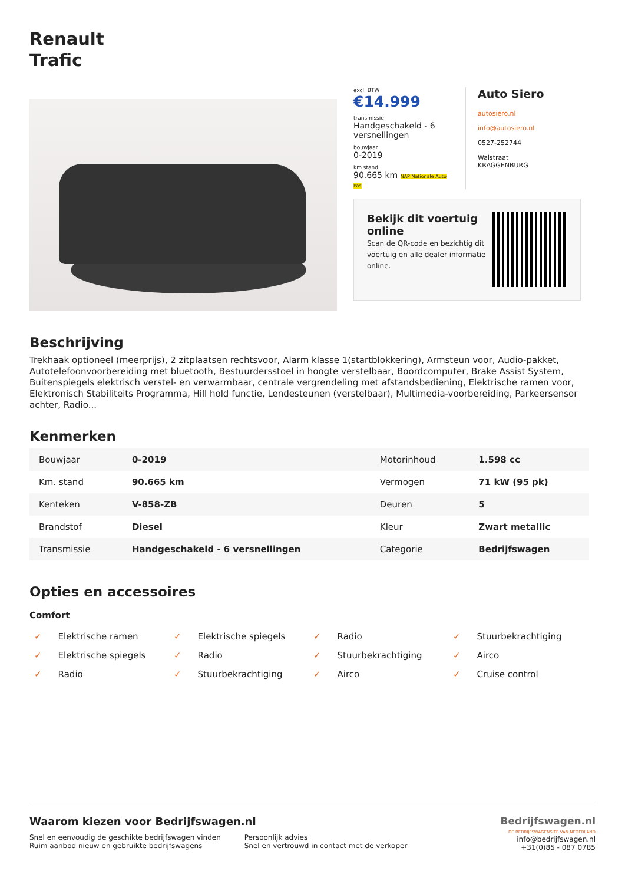Renault
Trafic
excl. BTW
€14.999
transmissie
Handgeschakeld - 6 versnellingen
bouwjaar
0-2019
km.stand
90.665 km NAP Nationale Auto Pas
Auto Siero
autosiero.nl
info@autosiero.nl
0527-252744
Walstraat
KRAGGENBURG
Bekijk dit voertuig online
Scan de QR-code en bezichtig dit voertuig en alle dealer informatie online.
Beschrijving
Trekhaak optioneel (meerprijs), 2 zitplaatsen rechtsvoor, Alarm klasse 1(startblokkering), Armsteun voor, Audio-pakket, Autotelefoonvoorbereiding met bluetooth, Bestuurdersstoel in hoogte verstelbaar, Boordcomputer, Brake Assist System, Buitenspiegels elektrisch verstel- en verwarmbaar, centrale vergrendeling met afstandsbediening, Elektrische ramen voor, Elektronisch Stabiliteits Programma, Hill hold functie, Lendesteunen (verstelbaar), Multimedia-voorbereiding, Parkeersensor achter, Radio...
Kenmerken
| Bouwjaar | 0-2019 | Motorinhoud | 1.598 cc |
| Km. stand | 90.665 km | Vermogen | 71 kW (95 pk) |
| Kenteken | V-858-ZB | Deuren | 5 |
| Brandstof | Diesel | Kleur | Zwart metallic |
| Transmissie | Handgeschakeld - 6 versnellingen | Categorie | Bedrijfswagen |
Opties en accessoires
Comfort
✓ Elektrische ramen
✓ Elektrische spiegels
✓ Radio
✓ Stuurbekrachtiging
✓ Elektrische spiegels
✓ Radio
✓ Stuurbekrachtiging
✓ Airco
✓ Radio
✓ Stuurbekrachtiging
✓ Airco
✓ Cruise control
Waarom kiezen voor Bedrijfswagen.nl
Snel en eenvoudig de geschikte bedrijfswagen vinden
Ruim aanbod nieuw en gebruikte bedrijfswagens
Persoonlijk advies
Snel en vertrouwd in contact met de verkoper
Bedrijfswagen.nl
DE BEDRIJFSWAGENSITE VAN NEDERLAND
info@bedrijfswagen.nl
+31(0)85 - 087 0785